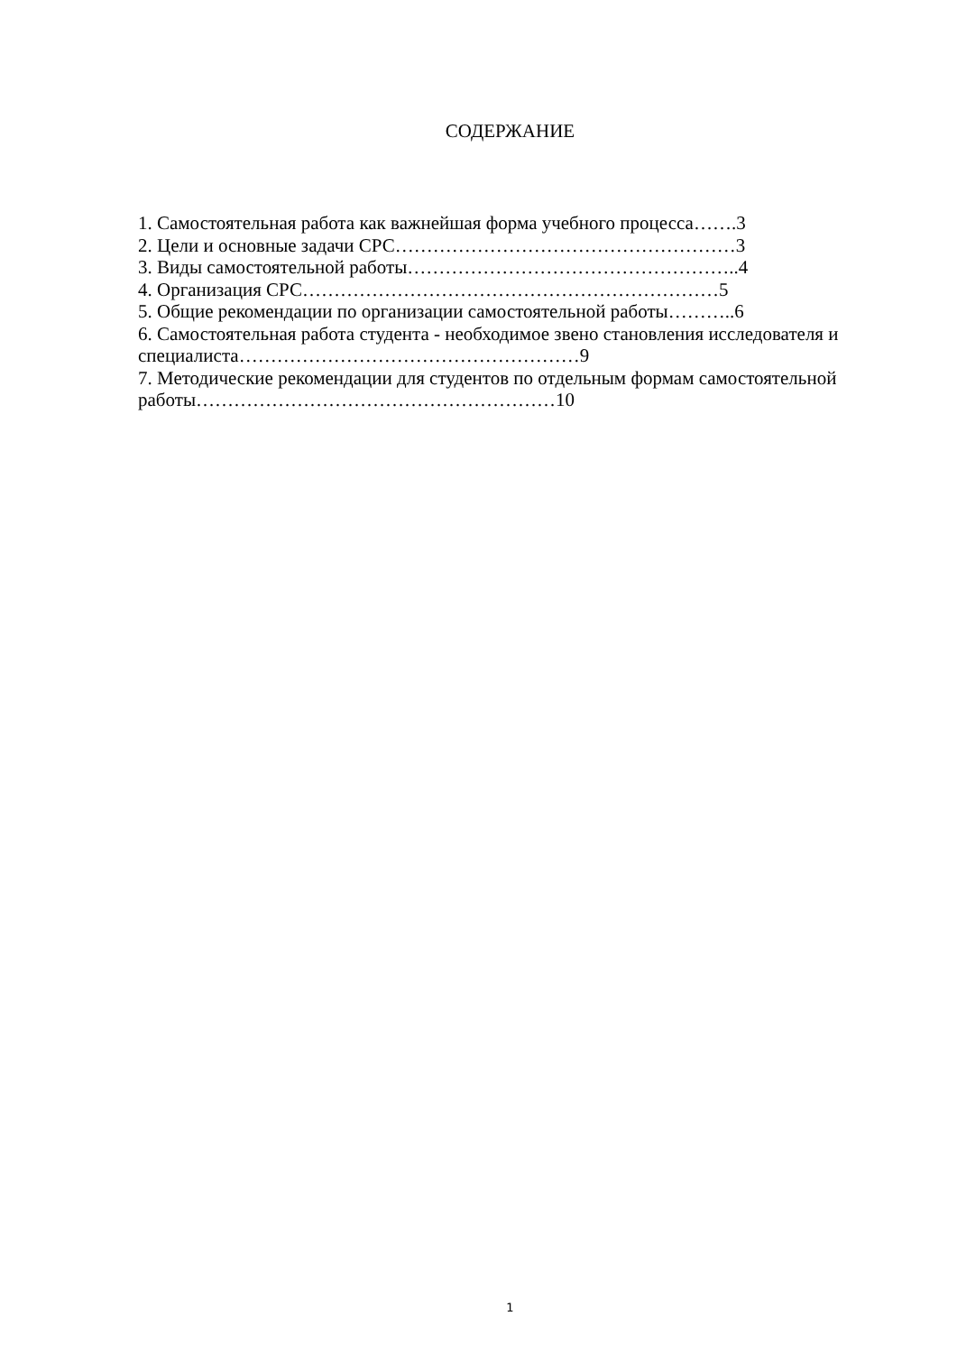СОДЕРЖАНИЕ
1. Самостоятельная работа как важнейшая форма учебного процесса…….3
2. Цели и основные задачи СРС………………………………………………3
3. Виды самостоятельной работы……………………………………………..4
4. Организация СРС…………………………………………………………5
5. Общие рекомендации по организации самостоятельной работы………..6
6. Самостоятельная работа студента - необходимое звено становления исследователя и специалиста………………………………………………9
7. Методические рекомендации для студентов по отдельным формам самостоятельной работы…………………………………………………10
1